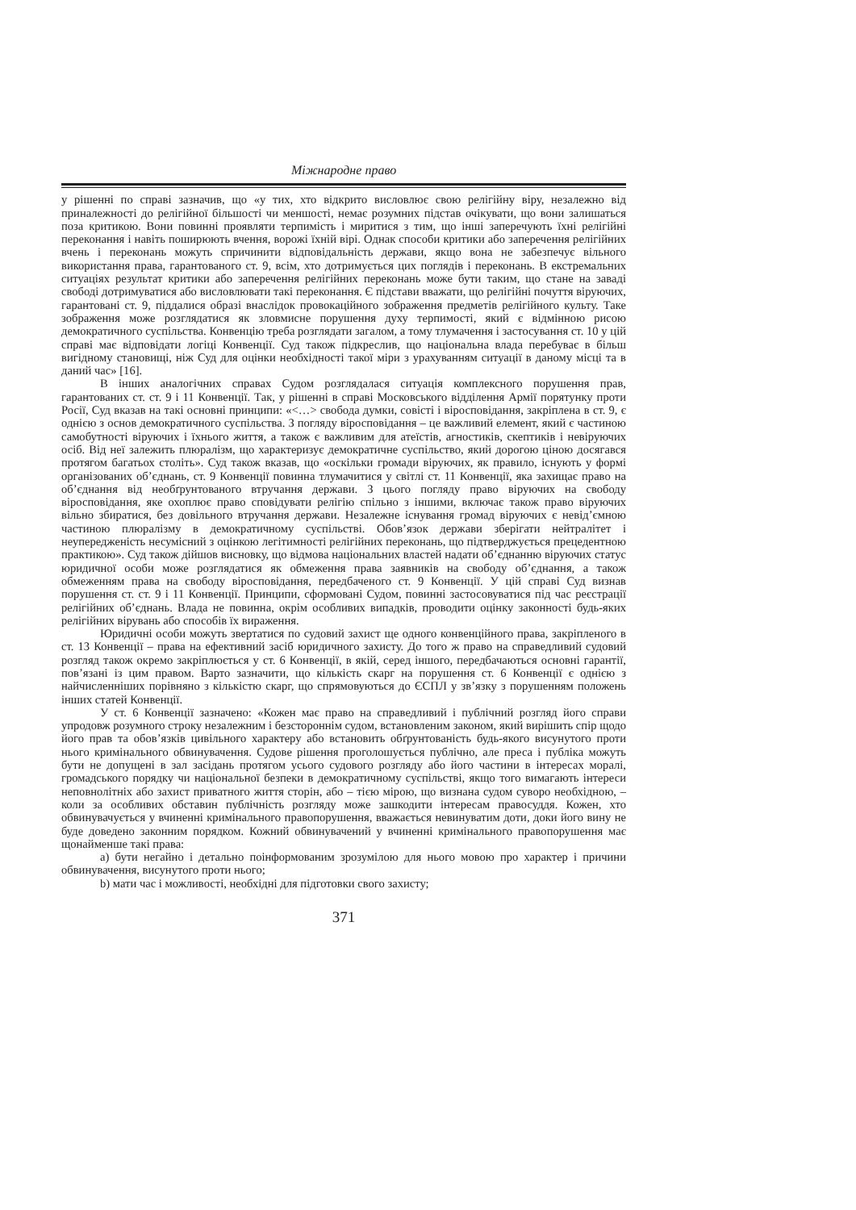Міжнародне право
у рішенні по справі зазначив, що «у тих, хто відкрито висловлює свою релігійну віру, незалежно від приналежності до релігійної більшості чи меншості, немає розумних підстав очікувати, що вони залишаться поза критикою. Вони повинні проявляти терпимість і миритися з тим, що інші заперечують їхні релігійні переконання і навіть поширюють вчення, ворожі їхній вірі. Однак способи критики або заперечення релігійних вчень і переконань можуть спричинити відповідальність держави, якщо вона не забезпечує вільного використання права, гарантованого ст. 9, всім, хто дотримується цих поглядів і переконань. В екстремальних ситуаціях результат критики або заперечення релігійних переконань може бути таким, що стане на заваді свободі дотримуватися або висловлювати такі переконання. Є підстави вважати, що релігійні почуття віруючих, гарантовані ст. 9, піддалися образі внаслідок провокаційного зображення предметів релігійного культу. Таке зображення може розглядатися як зловмисне порушення духу терпимості, який є відмінною рисою демократичного суспільства. Конвенцію треба розглядати загалом, а тому тлумачення і застосування ст. 10 у цій справі має відповідати логіці Конвенції. Суд також підкреслив, що національна влада перебуває в більш вигідному становищі, ніж Суд для оцінки необхідності такої міри з урахуванням ситуації в даному місці та в даний час» [16].
В інших аналогічних справах Судом розглядалася ситуація комплексного порушення прав, гарантованих ст. ст. 9 і 11 Конвенції. Так, у рішенні в справі Московського відділення Армії порятунку проти Росії, Суд вказав на такі основні принципи: «<…> свобода думки, совісті і віросповідання, закріплена в ст. 9, є однією з основ демократичного суспільства. З погляду віросповідання – це важливий елемент, який є частиною самобутності віруючих і їхнього життя, а також є важливим для атеїстів, агностиків, скептиків і невіруючих осіб. Від неї залежить плюралізм, що характеризує демократичне суспільство, який дорогою ціною досягався протягом багатьох століть». Суд також вказав, що «оскільки громади віруючих, як правило, існують у формі організованих об’єднань, ст. 9 Конвенції повинна тлумачитися у світлі ст. 11 Конвенції, яка захищає право на об’єднання від необґрунтованого втручання держави. З цього погляду право віруючих на свободу віросповідання, яке охоплює право сповідувати релігію спільно з іншими, включає також право віруючих вільно збиратися, без довільного втручання держави. Незалежне існування громад віруючих є невід’ємною частиною плюралізму в демократичному суспільстві. Обов’язок держави зберігати нейтралітет і неупередженість несумісний з оцінкою легітимності релігійних переконань, що підтверджується прецедентною практикою». Суд також дійшов висновку, що відмова національних властей надати об’єднанню віруючих статус юридичної особи може розглядатися як обмеження права заявників на свободу об’єднання, а також обмеженням права на свободу віросповідання, передбаченого ст. 9 Конвенції. У цій справі Суд визнав порушення ст. ст. 9 і 11 Конвенції. Принципи, сформовані Судом, повинні застосовуватися під час реєстрації релігійних об’єднань. Влада не повинна, окрім особливих випадків, проводити оцінку законності будь-яких релігійних вірувань або способів їх вираження.
Юридичні особи можуть звертатися по судовий захист ще одного конвенційного права, закріпленого в ст. 13 Конвенції – права на ефективний засіб юридичного захисту. До того ж право на справедливий судовий розгляд також окремо закріплюється у ст. 6 Конвенції, в якій, серед іншого, передбачаються основні гарантії, пов’язані із цим правом. Варто зазначити, що кількість скарг на порушення ст. 6 Конвенції є однією з найчисленніших порівняно з кількістю скарг, що спрямовуються до ЄСПЛ у зв’язку з порушенням положень інших статей Конвенції.
У ст. 6 Конвенції зазначено: «Кожен має право на справедливий і публічний розгляд його справи упродовж розумного строку незалежним і безстороннім судом, встановленим законом, який вирішить спір щодо його прав та обов’язків цивільного характеру або встановить обґрунтованість будь-якого висунутого проти нього кримінального обвинувачення. Судове рішення проголошується публічно, але преса і публіка можуть бути не допущені в зал засідань протягом усього судового розгляду або його частини в інтересах моралі, громадського порядку чи національної безпеки в демократичному суспільстві, якщо того вимагають інтереси неповнолітніх або захист приватного життя сторін, або – тією мірою, що визнана судом суворо необхідною, – коли за особливих обставин публічність розгляду може зашкодити інтересам правосуддя. Кожен, хто обвинувачується у вчиненні кримінального правопорушення, вважається невинуватим доти, доки його вину не буде доведено законним порядком. Кожний обвинувачений у вчиненні кримінального правопорушення має щонайменше такі права:
a) бути негайно і детально поінформованим зрозумілою для нього мовою про характер і причини обвинувачення, висунутого проти нього;
b) мати час і можливості, необхідні для підготовки свого захисту;
371